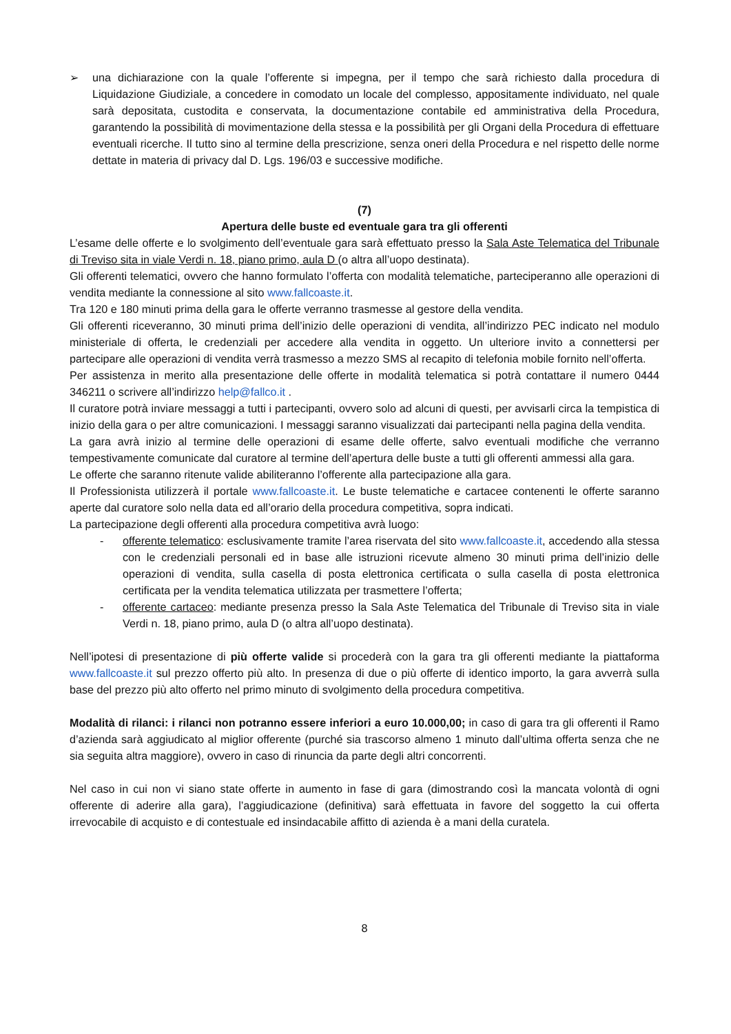➢ una dichiarazione con la quale l’offerente si impegna, per il tempo che sarà richiesto dalla procedura di Liquidazione Giudiziale, a concedere in comodato un locale del complesso, appositamente individuato, nel quale sarà depositata, custodita e conservata, la documentazione contabile ed amministrativa della Procedura, garantendo la possibilità di movimentazione della stessa e la possibilità per gli Organi della Procedura di effettuare eventuali ricerche. Il tutto sino al termine della prescrizione, senza oneri della Procedura e nel rispetto delle norme dettate in materia di privacy dal D. Lgs. 196/03 e successive modifiche.
(7)
Apertura delle buste ed eventuale gara tra gli offerenti
L’esame delle offerte e lo svolgimento dell’eventuale gara sarà effettuato presso la Sala Aste Telematica del Tribunale di Treviso sita in viale Verdi n. 18, piano primo, aula D (o altra all’uopo destinata).
Gli offerenti telematici, ovvero che hanno formulato l’offerta con modalità telematiche, parteciperanno alle operazioni di vendita mediante la connessione al sito www.fallcoaste.it.
Tra 120 e 180 minuti prima della gara le offerte verranno trasmesse al gestore della vendita.
Gli offerenti riceveranno, 30 minuti prima dell’inizio delle operazioni di vendita, all’indirizzo PEC indicato nel modulo ministeriale di offerta, le credenziali per accedere alla vendita in oggetto. Un ulteriore invito a connettersi per partecipare alle operazioni di vendita verrà trasmesso a mezzo SMS al recapito di telefonia mobile fornito nell’offerta.
Per assistenza in merito alla presentazione delle offerte in modalità telematica si potrà contattare il numero 0444 346211 o scrivere all’indirizzo help@fallco.it .
Il curatore potrà inviare messaggi a tutti i partecipanti, ovvero solo ad alcuni di questi, per avvisarli circa la tempistica di inizio della gara o per altre comunicazioni. I messaggi saranno visualizzati dai partecipanti nella pagina della vendita.
La gara avrà inizio al termine delle operazioni di esame delle offerte, salvo eventuali modifiche che verranno tempestivamente comunicate dal curatore al termine dell’apertura delle buste a tutti gli offerenti ammessi alla gara.
Le offerte che saranno ritenute valide abiliteranno l’offerente alla partecipazione alla gara.
Il Professionista utilizzerà il portale www.fallcoaste.it. Le buste telematiche e cartacee contenenti le offerte saranno aperte dal curatore solo nella data ed all’orario della procedura competitiva, sopra indicati.
La partecipazione degli offerenti alla procedura competitiva avrà luogo:
- offerente telematico: esclusivamente tramite l’area riservata del sito www.fallcoaste.it, accedendo alla stessa con le credenziali personali ed in base alle istruzioni ricevute almeno 30 minuti prima dell’inizio delle operazioni di vendita, sulla casella di posta elettronica certificata o sulla casella di posta elettronica certificata per la vendita telematica utilizzata per trasmettere l’offerta;
- offerente cartaceo: mediante presenza presso la Sala Aste Telematica del Tribunale di Treviso sita in viale Verdi n. 18, piano primo, aula D (o altra all’uopo destinata).
Nell’ipotesi di presentazione di più offerte valide si procederà con la gara tra gli offerenti mediante la piattaforma www.fallcoaste.it sul prezzo offerto più alto. In presenza di due o più offerte di identico importo, la gara avverrà sulla base del prezzo più alto offerto nel primo minuto di svolgimento della procedura competitiva.
Modalità di rilanci: i rilanci non potranno essere inferiori a euro 10.000,00; in caso di gara tra gli offerenti il Ramo d’azienda sarà aggiudicato al miglior offerente (purché sia trascorso almeno 1 minuto dall’ultima offerta senza che ne sia seguita altra maggiore), ovvero in caso di rinuncia da parte degli altri concorrenti.
Nel caso in cui non vi siano state offerte in aumento in fase di gara (dimostrando così la mancata volontà di ogni offerente di aderire alla gara), l’aggiudicazione (definitiva) sarà effettuata in favore del soggetto la cui offerta irrevocabile di acquisto e di contestuale ed insindacabile affitto di azienda è a mani della curatela.
8